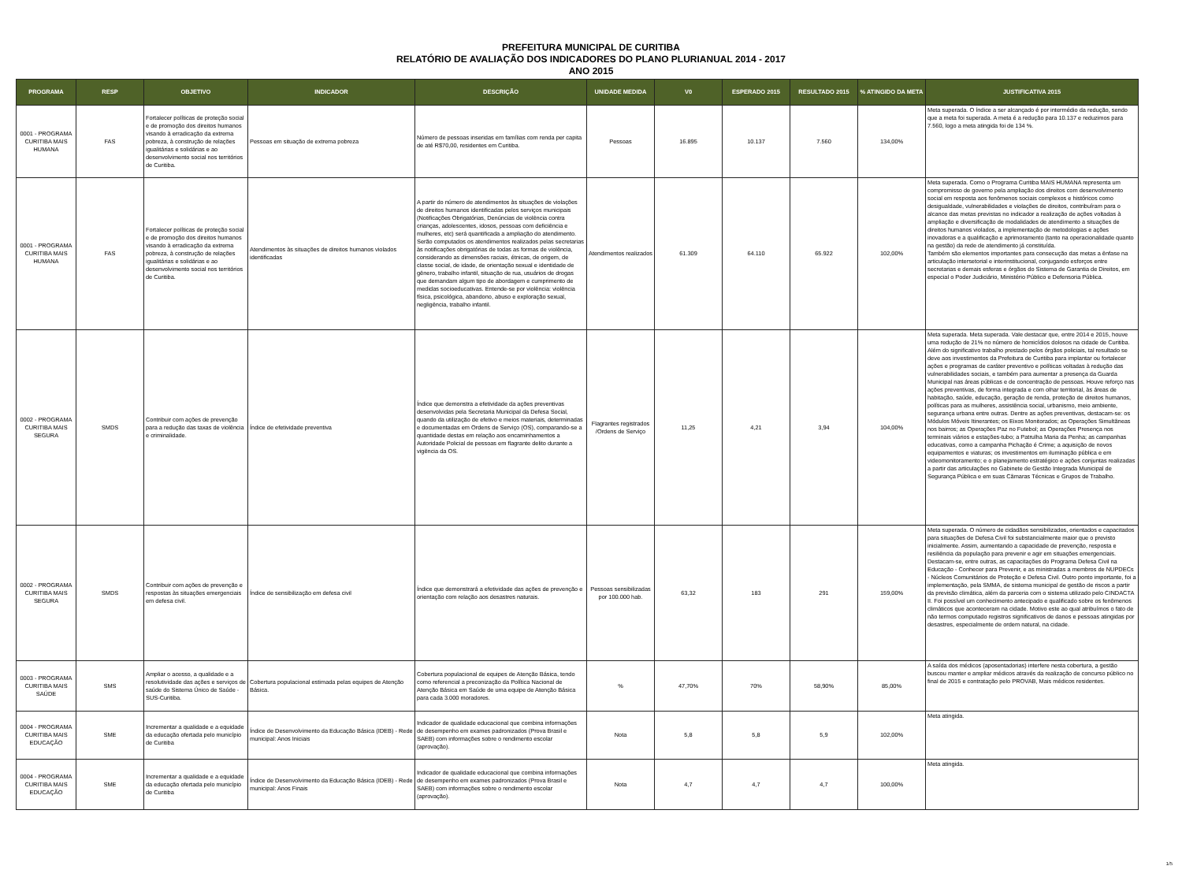PREFEITURA MUNICIPAL DE CURITIBA
RELATÓRIO DE AVALIAÇÃO DOS INDICADORES DO PLANO PLURIANUAL 2014 - 2017
ANO 2015
| PROGRAMA | RESP | OBJETIVO | INDICADOR | DESCRIÇÃO | UNIDADE MEDIDA | V0 | ESPERADO 2015 | RESULTADO 2015 | % ATINGIDO DA META | JUSTIFICATIVA 2015 |
| --- | --- | --- | --- | --- | --- | --- | --- | --- | --- | --- |
| 0001 - PROGRAMA CURITIBA MAIS HUMANA | FAS | Fortalecer políticas de proteção social e de promoção dos direitos humanos visando à erradicação da extrema pobreza, à construção de relações igualitárias e solidárias e ao desenvolvimento social nos territórios de Curitiba. | Pessoas em situação de extrema pobreza | Número de pessoas inseridas em famílias com renda per capita de até R$70,00, residentes em Curitiba. | Pessoas | 16.895 | 10.137 | 7.560 | 134,00% | Meta superada. O índice a ser alcançado é por intermédio da redução, sendo que a meta foi superada. A meta é a redução para 10.137 e reduzimos para 7.560, logo a meta atingida foi de 134 %. |
| 0001 - PROGRAMA CURITIBA MAIS HUMANA | FAS | Fortalecer políticas de proteção social e de promoção dos direitos humanos visando à erradicação da extrema pobreza, à construção de relações igualitárias e solidárias e ao desenvolvimento social nos territórios de Curitiba. | Atendimentos às situações de direitos humanos violados identificadas | A partir do número de atendimentos às situações de violações de direitos humanos identificadas pelos serviços municipais (Notificações Obrigatórias, Denúncias de violência contra crianças, adolescentes, idosos, pessoas com deficiência e mulheres, etc) será quantificada a ampliação do atendimento. Serão computados os atendimentos realizados pelas secretarias às notificações obrigatórias de todas as formas de violência, considerando as dimensões raciais, étnicas, de origem, de classe social, de idade, de orientação sexual e identidade de gênero, trabalho infantil, situação de rua, usuários de drogas que demandam algum tipo de abordagem e cumprimento de medidas socioeducativas. Entende-se por violência: violência física, psicológica, abandono, abuso e exploração sexual, negligência, trabalho infantil. | Atendimentos realizados | 61.309 | 64.110 | 65.922 | 102,00% | Meta superada. Como o Programa Curitiba MAIS HUMANA representa um compromisso de governo pela ampliação dos direitos com desenvolvimento social em resposta aos fenômenos sociais complexos e históricos como desigualdade, vulnerabilidades e violações de direitos, contribuíram para o alcance das metas previstas no indicador a realização de ações voltadas à ampliação e diversificação de modalidades de atendimento a situações de direitos humanos violados, a implementação de metodologias e ações inovadoras e a qualificação e aprimoramento (tanto na operacionalidade quanto na gestão) da rede de atendimento já constituída. Também são elementos importantes para consecução das metas a ênfase na articulação intersetorial e interinstitucional, conjugando esforços entre secretarias e demais esferas e órgãos do Sistema de Garantia de Direitos, em especial o Poder Judiciário, Ministério Público e Defensoria Pública. |
| 0002 - PROGRAMA CURITIBA MAIS SEGURA | SMDS | Contribuir com ações de prevenção para a redução das taxas de violência e criminalidade. | Índice de efetividade preventiva | Índice que demonstra a efetividade da ações preventivas desenvolvidas pela Secretaria Municipal da Defesa Social, quando da utilização de efetivo e meios materiais, determinadas e documentadas em Ordens de Serviço (OS), comparando-se a quantidade destas em relação aos encaminhamentos a Autoridade Policial de pessoas em flagrante delito durante a vigência da OS. | Flagrantes registrados /Ordens de Serviço | 11,25 | 4,21 | 3,94 | 104,00% | Meta superada. Meta superada. Vale destacar que, entre 2014 e 2015, houve uma redução de 21% no número de homicídios dolosos na cidade de Curitiba. Além do significativo trabalho prestado pelos órgãos policiais, tal resultado se deve aos investimentos da Prefeitura de Curitiba para implantar ou fortalecer ações e programas de caráter preventivo e políticas voltadas à redução das vulnerabilidades sociais, e também para aumentar a presença da Guarda Municipal nas áreas públicas e de concentração de pessoas. Houve reforço nas ações preventivas, de forma integrada e com olhar territorial, às áreas de habitação, saúde, educação, geração de renda, proteção de direitos humanos, políticas para as mulheres, assistência social, urbanismo, meio ambiente, segurança urbana entre outras. Dentre as ações preventivas, destacam-se: os Módulos Móveis Itinerantes; os Eixos Monitorados; as Operações Simultâneas nos bairros; as Operações Paz no Futebol; as Operações Presença nos terminais viários e estações-tubo; a Patrulha Maria da Penha; as campanhas educativas, como a campanha Pichação é Crime; a aquisição de novos equipamentos e viaturas; os investimentos em iluminação pública e em videomonitoramento; e o planejamento estratégico e ações conjuntas realizadas a partir das articulações no Gabinete de Gestão Integrada Municipal de Segurança Pública e em suas Câmaras Técnicas e Grupos de Trabalho. |
| 0002 - PROGRAMA CURITIBA MAIS SEGURA | SMDS | Contribuir com ações de prevenção e respostas às situações emergenciais em defesa civil. | Índice de sensibilização em defesa civil | Índice que demonstrará a efetividade das ações de prevenção e orientação com relação aos desastres naturais. | Pessoas sensibilizadas por 100.000 hab. | 63,32 | 183 | 291 | 159,00% | Meta superada. O número de cidadãos sensibilizados, orientados e capacitados para situações de Defesa Civil foi substancialmente maior que o previsto inicialmente. Assim, aumentando a capacidade de prevenção, resposta e resiliência da população para prevenir e agir em situações emergenciais. Destacam-se, entre outras, as capacitações do Programa Defesa Civil na Educação - Conhecer para Prevenir, e as ministradas a membros de NUPDECs - Núcleos Comunitários de Proteção e Defesa Civil. Outro ponto importante, foi a implementação, pela SMMA, de sistema municipal de gestão de riscos a partir da previsão climática, além da parceria com o sistema utilizado pelo CINDACTA II. Foi possível um conhecimento antecipado e qualificado sobre os fenômenos climáticos que aconteceram na cidade. Motivo este ao qual atribuímos o fato de não termos computado registros significativos de danos e pessoas atingidas por desastres, especialmente de ordem natural, na cidade. |
| 0003 - PROGRAMA CURITIBA MAIS SAÚDE | SMS | Ampliar o acesso, a qualidade e a resolutividade das ações e serviços de saúde do Sistema Único de Saúde - SUS-Curitiba. | Cobertura populacional estimada pelas equipes de Atenção Básica. | Cobertura populacional de equipes de Atenção Básica, tendo como referencial a preconização da Política Nacional de Atenção Básica em Saúde de uma equipe de Atenção Básica para cada 3.000 moradores. | % | 47,70% | 70% | 58,90% | 85,00% | A saída dos médicos (aposentadorias) interfere nesta cobertura, a gestão buscou manter e ampliar médicos através da realização de concurso público no final de 2015 e contratação pelo PROVAB, Mais médicos residentes. |
| 0004 - PROGRAMA CURITIBA MAIS EDUCAÇÃO | SME | Incrementar a qualidade e a equidade da educação ofertada pelo município de Curitiba | Índice de Desenvolvimento da Educação Básica (IDEB) - Rede municipal: Anos Iniciais | Indicador de qualidade educacional que combina informações de desempenho em exames padronizados (Prova Brasil e SAEB) com informações sobre o rendimento escolar (aprovação). | Nota | 5,8 | 5,8 | 5,9 | 102,00% | Meta atingida. |
| 0004 - PROGRAMA CURITIBA MAIS EDUCAÇÃO | SME | Incrementar a qualidade e a equidade da educação ofertada pelo município de Curitiba | Índice de Desenvolvimento da Educação Básica (IDEB) - Rede municipal: Anos Finais | Indicador de qualidade educacional que combina informações de desempenho em exames padronizados (Prova Brasil e SAEB) com informações sobre o rendimento escolar (aprovação). | Nota | 4,7 | 4,7 | 4,7 | 100,00% | Meta atingida. |
1/5